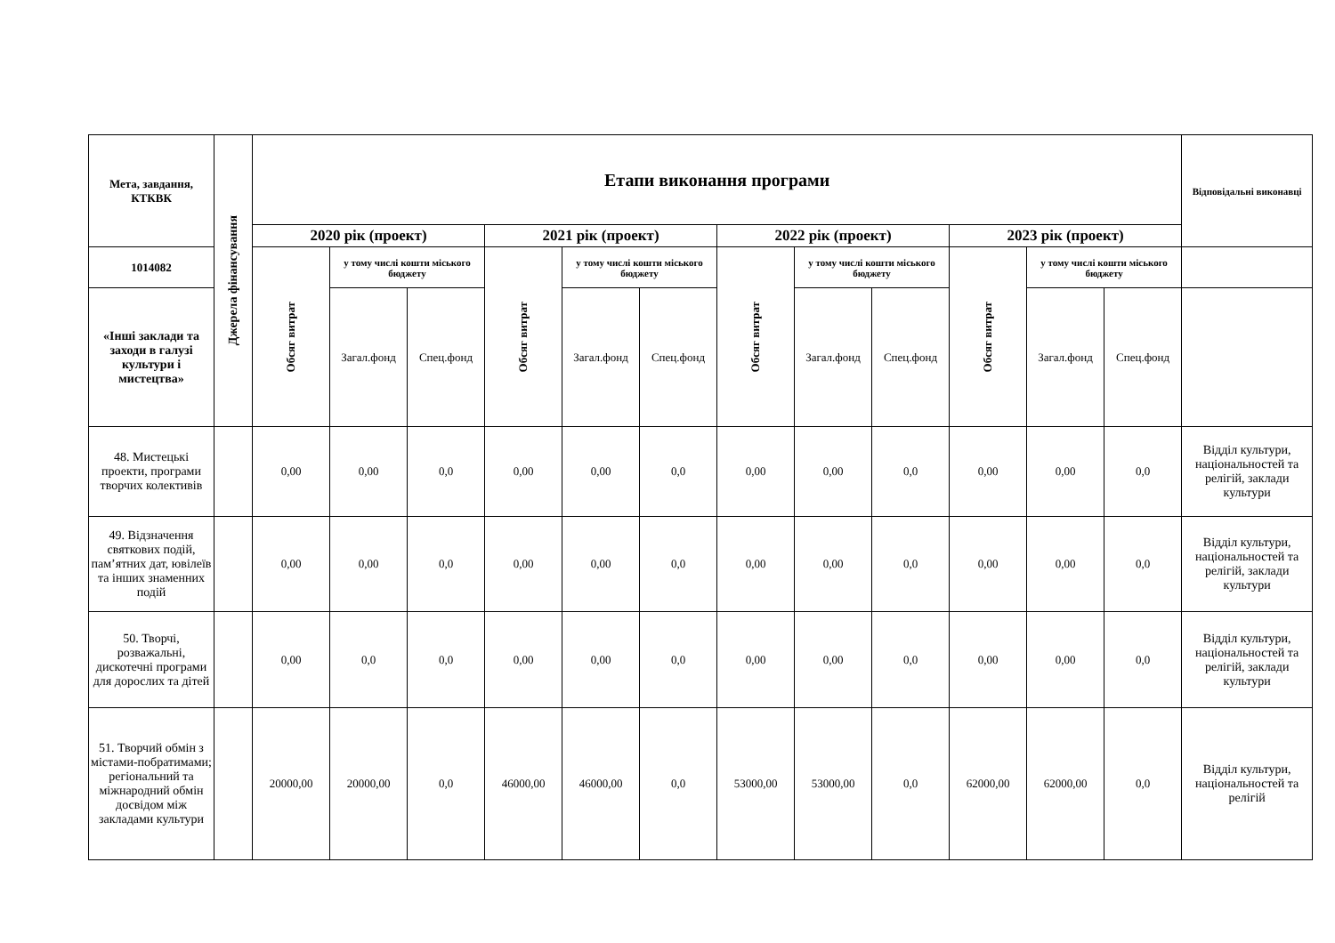| Мета, завдання, КТКВК | Джерела фінансування | Етапи виконання програми | | | | | | | | | | | | Відповідальні виконавці |
| --- | --- | --- | --- | --- | --- | --- | --- | --- | --- | --- | --- | --- | --- | --- |
| | | 2020 рік (проект) | | | 2021 рік (проект) | | | 2022 рік (проект) | | | 2023 рік (проект) | | | |
| 1014082 | | Обсяг витрат | у тому числі кошти міського бюджету | | Обсяг витрат | у тому числі кошти міського бюджету | | Обсяг витрат | у тому числі кошти міського бюджету | | Обсяг витрат | у тому числі кошти міського бюджету | | |
| «Інші заклади та заходи в галузі культури і мистецтва» | | | Загал.фонд | Спец.фонд | | Загал.фонд | Спец.фонд | | Загал.фонд | Спец.фонд | | Загал.фонд | Спец.фонд | |
| 48. Мистецькі проекти, програми творчих колективів | | 0,00 | 0,00 | 0,0 | 0,00 | 0,00 | 0,0 | 0,00 | 0,00 | 0,0 | 0,00 | 0,00 | 0,0 | Відділ культури, національностей та релігій, заклади культури |
| 49. Відзначення святкових подій, пам’ятних дат, ювілеїв та інших знаменних подій | | 0,00 | 0,00 | 0,0 | 0,00 | 0,00 | 0,0 | 0,00 | 0,00 | 0,0 | 0,00 | 0,00 | 0,0 | Відділ культури, національностей та релігій, заклади культури |
| 50. Творчі, розважальні, дискотечні програми для дорослих та дітей | | 0,00 | 0,0 | 0,0 | 0,00 | 0,00 | 0,0 | 0,00 | 0,00 | 0,0 | 0,00 | 0,00 | 0,0 | Відділ культури, національностей та релігій, заклади культури |
| 51. Творчий обмін з містами-побратимами; регіональний та міжнародний обмін досвідом між закладами культури | | 20000,00 | 20000,00 | 0,0 | 46000,00 | 46000,00 | 0,0 | 53000,00 | 53000,00 | 0,0 | 62000,00 | 62000,00 | 0,0 | Відділ культури, національностей та релігій |